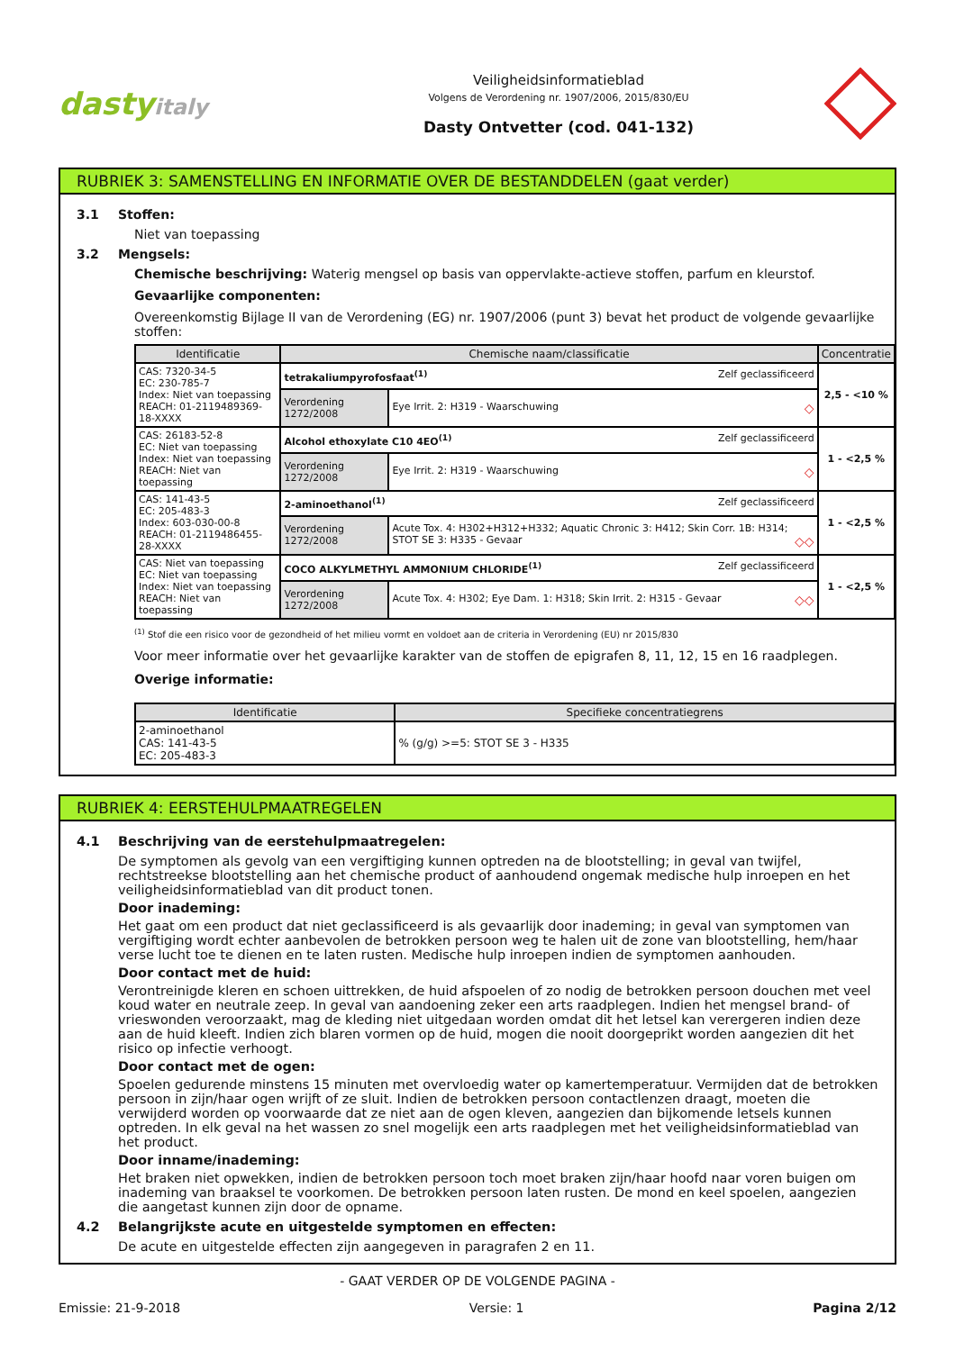dastyitaly
Veiligheidsinformatieblad
Volgens de Verordening nr. 1907/2006, 2015/830/EU
Dasty Ontvetter (cod. 041-132)
RUBRIEK 3: SAMENSTELLING EN INFORMATIE OVER DE BESTANDDELEN (gaat verder)
3.1 Stoffen:
Niet van toepassing
3.2 Mengsels:
Chemische beschrijving: Waterig mengsel op basis van oppervlakte-actieve stoffen, parfum en kleurstof.
Gevaarlijke componenten:
Overeenkomstig Bijlage II van de Verordening (EG) nr. 1907/2006 (punt 3) bevat het product de volgende gevaarlijke stoffen:
| Identificatie | Chemische naam/classificatie | | Concentratie |
| --- | --- | --- | --- |
| CAS: 7320-34-5 EC: 230-785-7 Index: Niet van toepassing REACH: 01-2119489369-18-XXXX | tetrakaliumpyrofosfaat<sup>(1)</sup> Zelf geclassificeerd | | 2,5 - <10 % |
| | Verordening 1272/2008 | Eye Irrit. 2: H319 - Waarschuwing ◇ | |
| CAS: 26183-52-8 EC: Niet van toepassing Index: Niet van toepassing REACH: Niet van toepassing | Alcohol ethoxylate C10 4EO<sup>(1)</sup> Zelf geclassificeerd | | 1 - <2,5 % |
| | Verordening 1272/2008 | Eye Irrit. 2: H319 - Waarschuwing ◇ | |
| CAS: 141-43-5 EC: 205-483-3 Index: 603-030-00-8 REACH: 01-2119486455-28-XXXX | 2-aminoethanol<sup>(1)</sup> Zelf geclassificeerd | | 1 - <2,5 % |
| | Verordening 1272/2008 | Acute Tox. 4: H302+H312+H332; Aquatic Chronic 3: H412; Skin Corr. 1B: H314; STOT SE 3: H335 - Gevaar ◇◇ | |
| CAS: Niet van toepassing EC: Niet van toepassing Index: Niet van toepassing REACH: Niet van toepassing | COCO ALKYLMETHYL AMMONIUM CHLORIDE<sup>(1)</sup> Zelf geclassificeerd | | 1 - <2,5 % |
| | Verordening 1272/2008 | Acute Tox. 4: H302; Eye Dam. 1: H318; Skin Irrit. 2: H315 - Gevaar ◇◇ | |
<sup>(1)</sup> Stof die een risico voor de gezondheid of het milieu vormt en voldoet aan de criteria in Verordening (EU) nr 2015/830
Voor meer informatie over het gevaarlijke karakter van de stoffen de epigrafen 8, 11, 12, 15 en 16 raadplegen.
Overige informatie:
| Identificatie | Specifieke concentratiegrens |
| --- | --- |
| 2-aminoethanol CAS: 141-43-5 EC: 205-483-3 | % (g/g) >=5: STOT SE 3 - H335 |
RUBRIEK 4: EERSTEHULPMAATREGELEN
4.1 Beschrijving van de eerstehulpmaatregelen:
De symptomen als gevolg van een vergiftiging kunnen optreden na de blootstelling; in geval van twijfel, rechtstreekse blootstelling aan het chemische product of aanhoudend ongemak medische hulp inroepen en het veiligheidsinformatieblad van dit product tonen.
Door inademing:
Het gaat om een product dat niet geclassificeerd is als gevaarlijk door inademing; in geval van symptomen van vergiftiging wordt echter aanbevolen de betrokken persoon weg te halen uit de zone van blootstelling, hem/haar verse lucht toe te dienen en te laten rusten. Medische hulp inroepen indien de symptomen aanhouden.
Door contact met de huid:
Verontreinigde kleren en schoen uittrekken, de huid afspoelen of zo nodig de betrokken persoon douchen met veel koud water en neutrale zeep. In geval van aandoening zeker een arts raadplegen. Indien het mengsel brand- of vrieswonden veroorzaakt, mag de kleding niet uitgedaan worden omdat dit het letsel kan verergeren indien deze aan de huid kleeft. Indien zich blaren vormen op de huid, mogen die nooit doorgeprikt worden aangezien dit het risico op infectie verhoogt.
Door contact met de ogen:
Spoelen gedurende minstens 15 minuten met overvloedig water op kamertemperatuur. Vermijden dat de betrokken persoon in zijn/haar ogen wrijft of ze sluit. Indien de betrokken persoon contactlenzen draagt, moeten die verwijderd worden op voorwaarde dat ze niet aan de ogen kleven, aangezien dan bijkomende letsels kunnen optreden. In elk geval na het wassen zo snel mogelijk een arts raadplegen met het veiligheidsinformatieblad van het product.
Door inname/inademing:
Het braken niet opwekken, indien de betrokken persoon toch moet braken zijn/haar hoofd naar voren buigen om inademing van braaksel te voorkomen. De betrokken persoon laten rusten. De mond en keel spoelen, aangezien die aangetast kunnen zijn door de opname.
4.2 Belangrijkste acute en uitgestelde symptomen en effecten:
De acute en uitgestelde effecten zijn aangegeven in paragrafen 2 en 11.
- GAAT VERDER OP DE VOLGENDE PAGINA -
Emissie: 21-9-2018 Versie: 1 Pagina 2/12